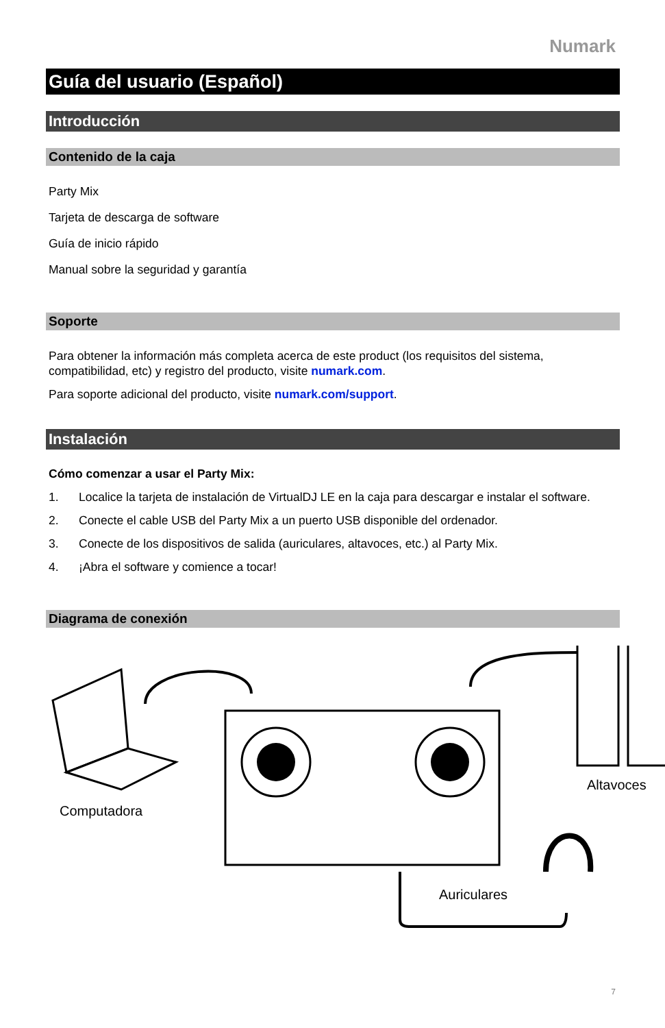Numark
Guía del usuario (Español)
Introducción
Contenido de la caja
Party Mix
Tarjeta de descarga de software
Guía de inicio rápido
Manual sobre la seguridad y garantía
Soporte
Para obtener la información más completa acerca de este product (los requisitos del sistema, compatibilidad, etc) y registro del producto, visite numark.com.
Para soporte adicional del producto, visite numark.com/support.
Instalación
Cómo comenzar a usar el Party Mix:
1. Localice la tarjeta de instalación de VirtualDJ LE en la caja para descargar e instalar el software.
2. Conecte el cable USB del Party Mix a un puerto USB disponible del ordenador.
3. Conecte de los dispositivos de salida (auriculares, altavoces, etc.) al Party Mix.
4. ¡Abra el software y comience a tocar!
Diagrama de conexión
Computadora
Altavoces
Auriculares
7